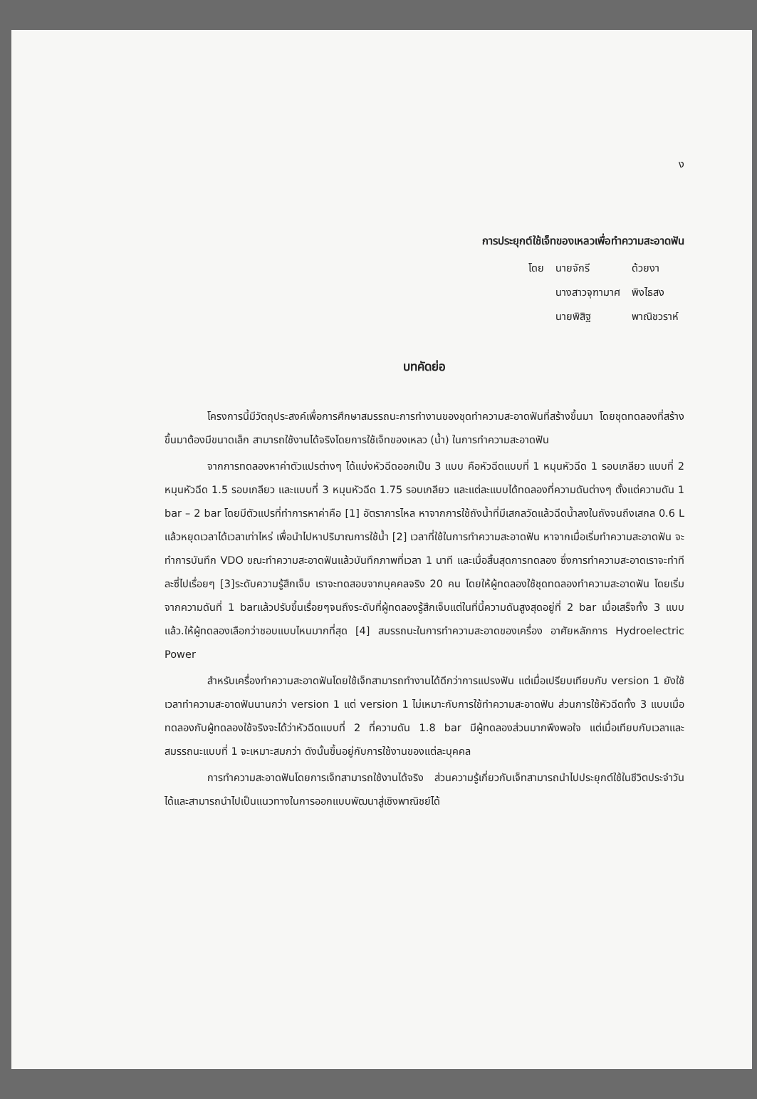ง
การประยุกต์ใช้เจ็ทของเหลวเพื่อทำความสะอาดฟัน
| โดย | นายจักรี | ด้วยงา |
| | นางสาวจุฑามาศ | พิงไธสง |
| | นายพิสิฐ | พาณิชวราห์ |
บทคัดย่อ
โครงการนี้มีวัตถุประสงค์เพื่อการศึกษาสมรรถนะการทำงานของชุดทำความสะอาดฟันที่สร้างขึ้นมา โดยชุดทดลองที่สร้างขึ้นมาต้องมีขนาดเล็ก สามารถใช้งานได้จริงโดยการใช้เจ็ทของเหลว (น้ำ) ในการทำความสะอาดฟัน
จากการทดลองหาค่าตัวแปรต่างๆ ได้แบ่งหัวฉีดออกเป็น 3 แบบ คือหัวฉีดแบบที่ 1 หมุนหัวฉีด 1 รอบเกลียว แบบที่ 2 หมุนหัวฉีด 1.5 รอบเกลียว และแบบที่ 3 หมุนหัวฉีด 1.75 รอบเกลียว และแต่ละแบบได้ทดลองที่ความดันต่างๆ ตั้งแต่ความดัน 1 bar – 2 bar โดยมีตัวแปรที่ทำการหาค่าคือ [1] อัตราการไหล หาจากการใช้ถังน้ำที่มีเสกลวัดแล้วฉีดน้ำลงในถังจนถึงเสกล 0.6 L แล้วหยุดเวลาได้เวลาเท่าไหร่ เพื่อนำไปหาปริมาณการใช้น้ำ [2] เวลาที่ใช้ในการทำความสะอาดฟัน หาจากเมื่อเริ่มทำความสะอาดฟัน จะทำการบันทึก VDO ขณะทำความสะอาดฟันแล้วบันทึกภาพที่เวลา 1 นาที และเมื่อสิ้นสุดการทดลอง ซึ่งการทำความสะอาดเราจะทำทีละซี่ไปเรื่อยๆ [3]ระดับความรู้สึกเจ็บ เราจะทดสอบจากบุคคลจริง 20 คน โดยให้ผู้ทดลองใช้ชุดทดลองทำความสะอาดฟัน โดยเริ่มจากความดันที่ 1 barแล้วปรับขึ้นเรื่อยๆจนถึงระดับที่ผู้ทดลองรู้สึกเจ็บแต่ในที่นี้ความดันสูงสุดอยู่ที่ 2 bar เมื่อเสร็จทั้ง 3 แบบแล้ว.ให้ผู้ทดลองเลือกว่าชอบแบบไหนมากที่สุด [4] สมรรถนะในการทำความสะอาดของเครื่อง อาศัยหลักการ Hydroelectric Power
สำหรับเครื่องทำความสะอาดฟันโดยใช้เจ็ทสามารถทำงานได้ดีกว่าการแปรงฟัน แต่เมื่อเปรียบเทียบกับ version 1 ยังใช้เวลาทำความสะอาดฟันนานกว่า version 1 แต่ version 1 ไม่เหมาะกับการใช้ทำความสะอาดฟัน ส่วนการใช้หัวฉีดทั้ง 3 แบบเมื่อทดลองกับผู้ทดลองใช้จริงจะได้ว่าหัวฉีดแบบที่ 2 ที่ความดัน 1.8 bar มีผู้ทดลองส่วนมากพึงพอใจ แต่เมื่อเทียบกับเวลาและสมรรถนะแบบที่ 1 จะเหมาะสมกว่า ดังนั้นขึ้นอยู่กับการใช้งานของแต่ละบุคคล
การทำความสะอาดฟันโดยการเจ็ทสามารถใช้งานได้จริง ส่วนความรู้เกี่ยวกับเจ็ทสามารถนำไปประยุกต์ใช้ในชีวิตประจำวันได้และสามารถนำไปเป็นแนวทางในการออกแบบพัฒนาสู่เชิงพาณิชย์ได้